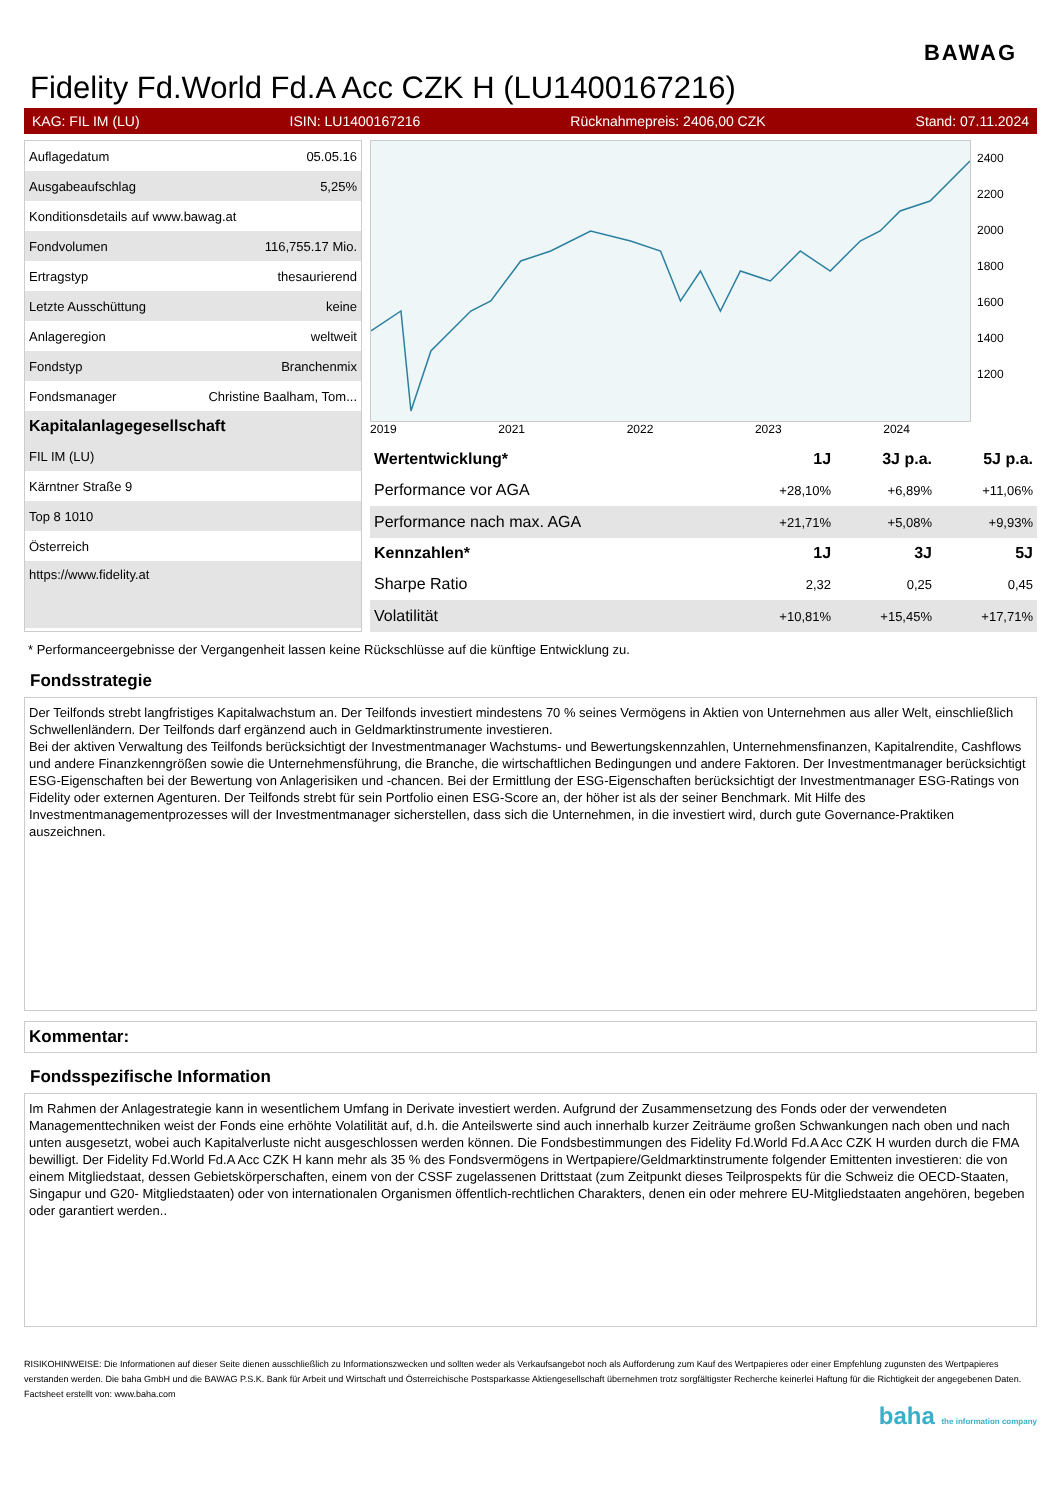BAWAG
Fidelity Fd.World Fd.A Acc CZK H (LU1400167216)
KAG: FIL IM (LU) ISIN: LU1400167216 Rücknahmepreis: 2406,00 CZK Stand: 07.11.2024
| Auflagedatum | 05.05.16 |
| Ausgabeaufschlag | 5,25% |
| Konditionsdetails auf www.bawag.at | |
| Fondvolumen | 116,755.17 Mio. |
| Ertragstyp | thesaurierend |
| Letzte Ausschüttung | keine |
| Anlageregion | weltweit |
| Fondstyp | Branchenmix |
| Fondsmanager | Christine Baalham, Tom... |
| Kapitalanlagegesellschaft | |
| FIL IM (LU) | |
| Kärntner Straße 9 | |
| Top 8 1010 | |
| Österreich | |
| https://www.fidelity.at | |
2400
2200
2000
1800
1600
1400
1200
2019 2021 2022 2023 2024
| Wertentwicklung* | 1J | 3J p.a. | 5J p.a. |
| --- | --- | --- | --- |
| Performance vor AGA | +28,10% | +6,89% | +11,06% |
| Performance nach max. AGA | +21,71% | +5,08% | +9,93% |
| Kennzahlen* | 1J | 3J | 5J |
| Sharpe Ratio | 2,32 | 0,25 | 0,45 |
| Volatilität | +10,81% | +15,45% | +17,71% |
* Performanceergebnisse der Vergangenheit lassen keine Rückschlüsse auf die künftige Entwicklung zu.
Fondsstrategie
Der Teilfonds strebt langfristiges Kapitalwachstum an. Der Teilfonds investiert mindestens 70 % seines Vermögens in Aktien von Unternehmen aus aller Welt, einschließlich Schwellenländern. Der Teilfonds darf ergänzend auch in Geldmarktinstrumente investieren.
Bei der aktiven Verwaltung des Teilfonds berücksichtigt der Investmentmanager Wachstums- und Bewertungskennzahlen, Unternehmensfinanzen, Kapitalrendite, Cashflows und andere Finanzkenngrößen sowie die Unternehmensführung, die Branche, die wirtschaftlichen Bedingungen und andere Faktoren. Der Investmentmanager berücksichtigt ESG-Eigenschaften bei der Bewertung von Anlagerisiken und -chancen. Bei der Ermittlung der ESG-Eigenschaften berücksichtigt der Investmentmanager ESG-Ratings von Fidelity oder externen Agenturen. Der Teilfonds strebt für sein Portfolio einen ESG-Score an, der höher ist als der seiner Benchmark. Mit Hilfe des Investmentmanagementprozesses will der Investmentmanager sicherstellen, dass sich die Unternehmen, in die investiert wird, durch gute Governance-Praktiken auszeichnen.
Kommentar:
Fondsspezifische Information
Im Rahmen der Anlagestrategie kann in wesentlichem Umfang in Derivate investiert werden. Aufgrund der Zusammensetzung des Fonds oder der verwendeten Managementtechniken weist der Fonds eine erhöhte Volatilität auf, d.h. die Anteilswerte sind auch innerhalb kurzer Zeiträume großen Schwankungen nach oben und nach unten ausgesetzt, wobei auch Kapitalverluste nicht ausgeschlossen werden können. Die Fondsbestimmungen des Fidelity Fd.World Fd.A Acc CZK H wurden durch die FMA bewilligt. Der Fidelity Fd.World Fd.A Acc CZK H kann mehr als 35 % des Fondsvermögens in Wertpapiere/Geldmarktinstrumente folgender Emittenten investieren: die von einem Mitgliedstaat, dessen Gebietskörperschaften, einem von der CSSF zugelassenen Drittstaat (zum Zeitpunkt dieses Teilprospekts für die Schweiz die OECD-Staaten, Singapur und G20- Mitgliedstaaten) oder von internationalen Organismen öffentlich-rechtlichen Charakters, denen ein oder mehrere EU-Mitgliedstaaten angehören, begeben oder garantiert werden..
RISIKOHINWEISE: Die Informationen auf dieser Seite dienen ausschließlich zu Informationszwecken und sollten weder als Verkaufsangebot noch als Aufforderung zum Kauf des Wertpapieres oder einer Empfehlung zugunsten des Wertpapieres verstanden werden. Die baha GmbH und die BAWAG P.S.K. Bank für Arbeit und Wirtschaft und Österreichische Postsparkasse Aktiengesellschaft übernehmen trotz sorgfältigster Recherche keinerlei Haftung für die Richtigkeit der angegebenen Daten.
Factsheet erstellt von: www.baha.com
baha the information company